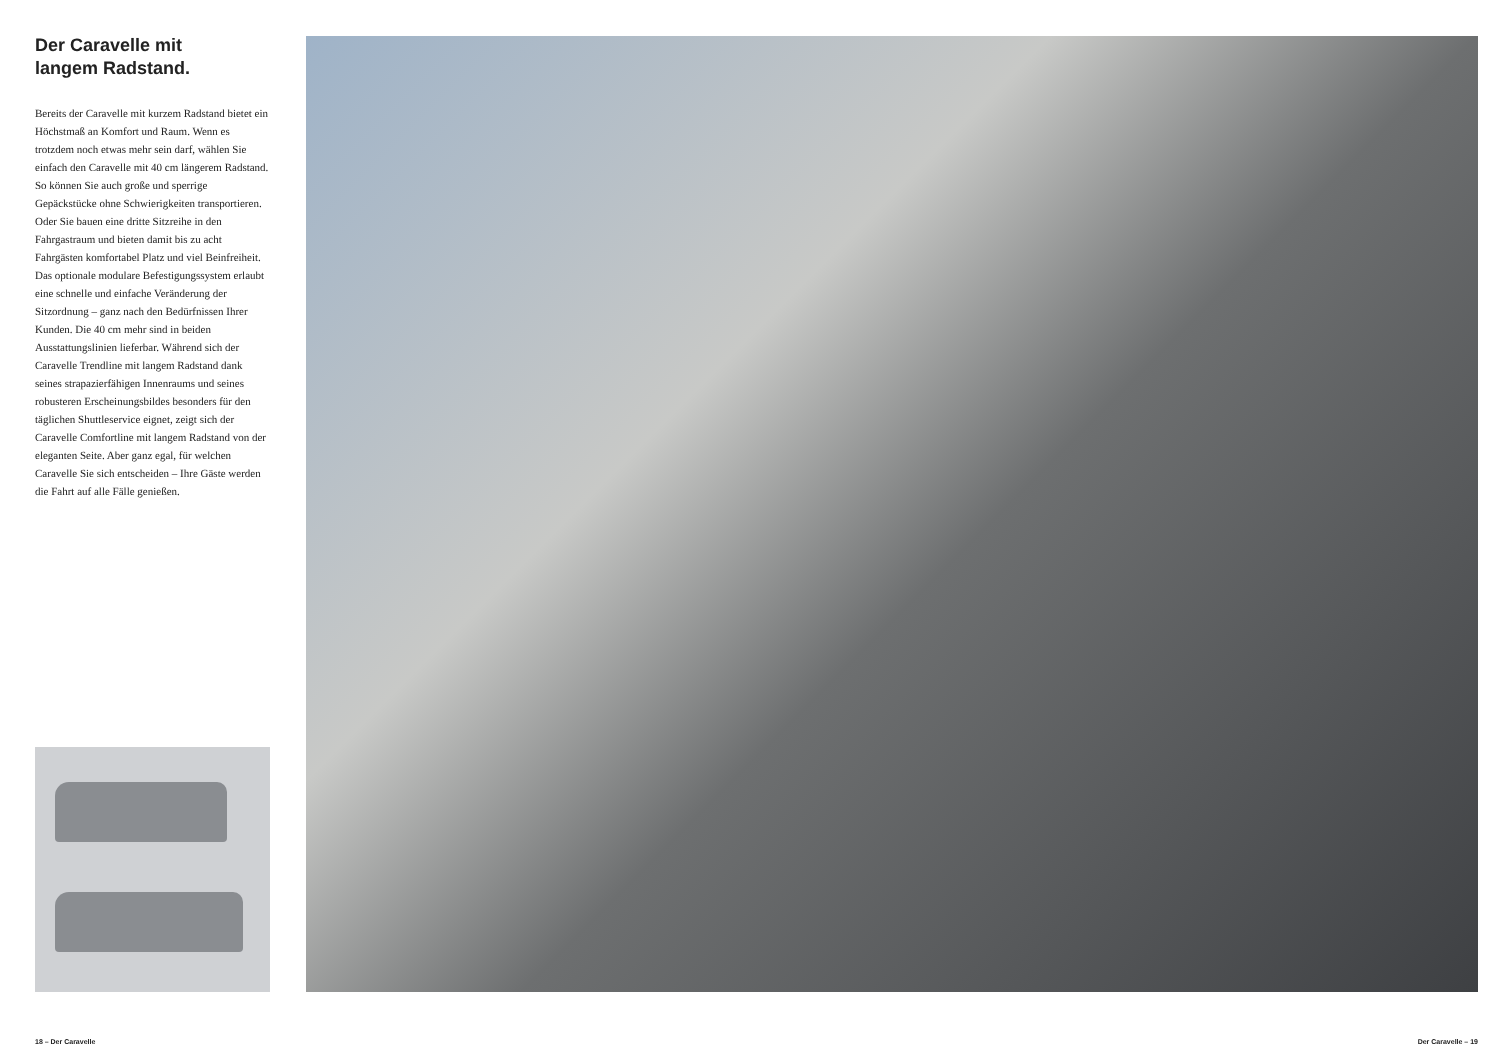Der Caravelle mit
langem Radstand.
Bereits der Caravelle mit kurzem Radstand bietet ein Höchstmaß an Komfort und Raum. Wenn es trotzdem noch etwas mehr sein darf, wählen Sie einfach den Caravelle mit 40 cm längerem Radstand. So können Sie auch große und sperrige Gepäckstücke ohne Schwierigkeiten transportieren. Oder Sie bauen eine dritte Sitzreihe in den Fahrgastraum und bieten damit bis zu acht Fahrgästen komfortabel Platz und viel Beinfreiheit. Das optionale modulare Befestigungssystem erlaubt eine schnelle und einfache Veränderung der Sitzordnung – ganz nach den Bedürfnissen Ihrer Kunden. Die 40 cm mehr sind in beiden Ausstattungslinien lieferbar. Während sich der Caravelle Trendline mit langem Radstand dank seines strapazierfähigen Innenraums und seines robusteren Erscheinungsbildes besonders für den täglichen Shuttleservice eignet, zeigt sich der Caravelle Comfortline mit langem Radstand von der eleganten Seite. Aber ganz egal, für welchen Caravelle Sie sich entscheiden – Ihre Gäste werden die Fahrt auf alle Fälle genießen.
18 – Der Caravelle Der Caravelle – 19